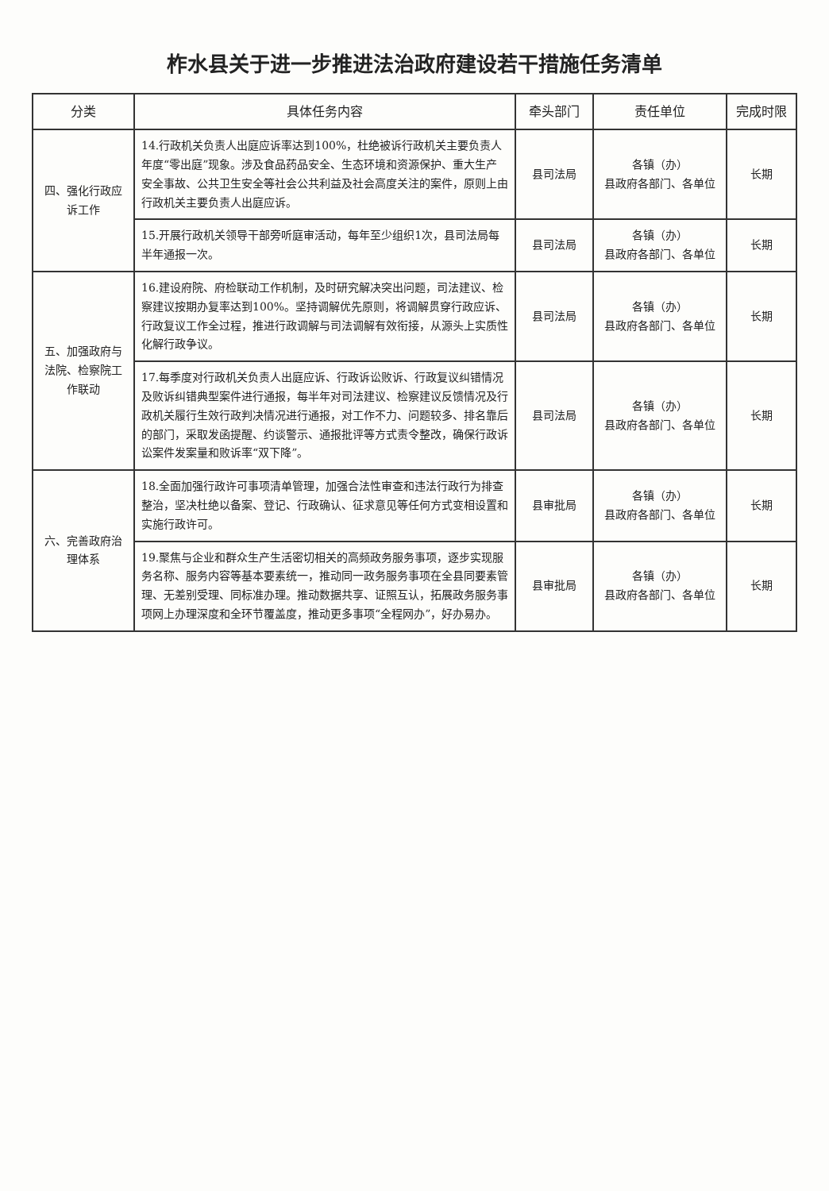柞水县关于进一步推进法治政府建设若干措施任务清单
| 分类 | 具体任务内容 | 牵头部门 | 责任单位 | 完成时限 |
| --- | --- | --- | --- | --- |
| 四、强化行政应诉工作 | 14.行政机关负责人出庭应诉率达到100%，杜绝被诉行政机关主要负责人年度“零出庭”现象。涉及食品药品安全、生态环境和资源保护、重大生产安全事故、公共卫生安全等社会公共利益及社会高度关注的案件，原则上由行政机关主要负责人出庭应诉。 | 县司法局 | 各镇（办） 县政府各部门、各单位 | 长期 |
| | 15.开展行政机关领导干部旁听庭审活动，每年至少组织1次，县司法局每半年通报一次。 | 县司法局 | 各镇（办） 县政府各部门、各单位 | 长期 |
| 五、加强政府与法院、检察院工作联动 | 16.建设府院、府检联动工作机制，及时研究解决突出问题，司法建议、检察建议按期办复率达到100%。坚持调解优先原则，将调解贯穿行政应诉、行政复议工作全过程，推进行政调解与司法调解有效衔接，从源头上实质性化解行政争议。 | 县司法局 | 各镇（办） 县政府各部门、各单位 | 长期 |
| | 17.每季度对行政机关负责人出庭应诉、行政诉讼败诉、行政复议纠错情况及败诉纠错典型案件进行通报，每半年对司法建议、检察建议反馈情况及行政机关履行生效行政判决情况进行通报，对工作不力、问题较多、排名靠后的部门，采取发函提醒、约谈警示、通报批评等方式责令整改，确保行政诉讼案件发案量和败诉率“双下降”。 | 县司法局 | 各镇（办） 县政府各部门、各单位 | 长期 |
| 六、完善政府治理体系 | 18.全面加强行政许可事项清单管理，加强合法性审查和违法行政行为排查整治，坚决杜绝以备案、登记、行政确认、征求意见等任何方式变相设置和实施行政许可。 | 县审批局 | 各镇（办） 县政府各部门、各单位 | 长期 |
| | 19.聚焦与企业和群众生产生活密切相关的高频政务服务事项，逐步实现服务名称、服务内容等基本要素统一，推动同一政务服务事项在全县同要素管理、无差别受理、同标准办理。推动数据共享、证照互认，拓展政务服务事项网上办理深度和全环节覆盖度，推动更多事项“全程网办”，好办易办。 | 县审批局 | 各镇（办） 县政府各部门、各单位 | 长期 |